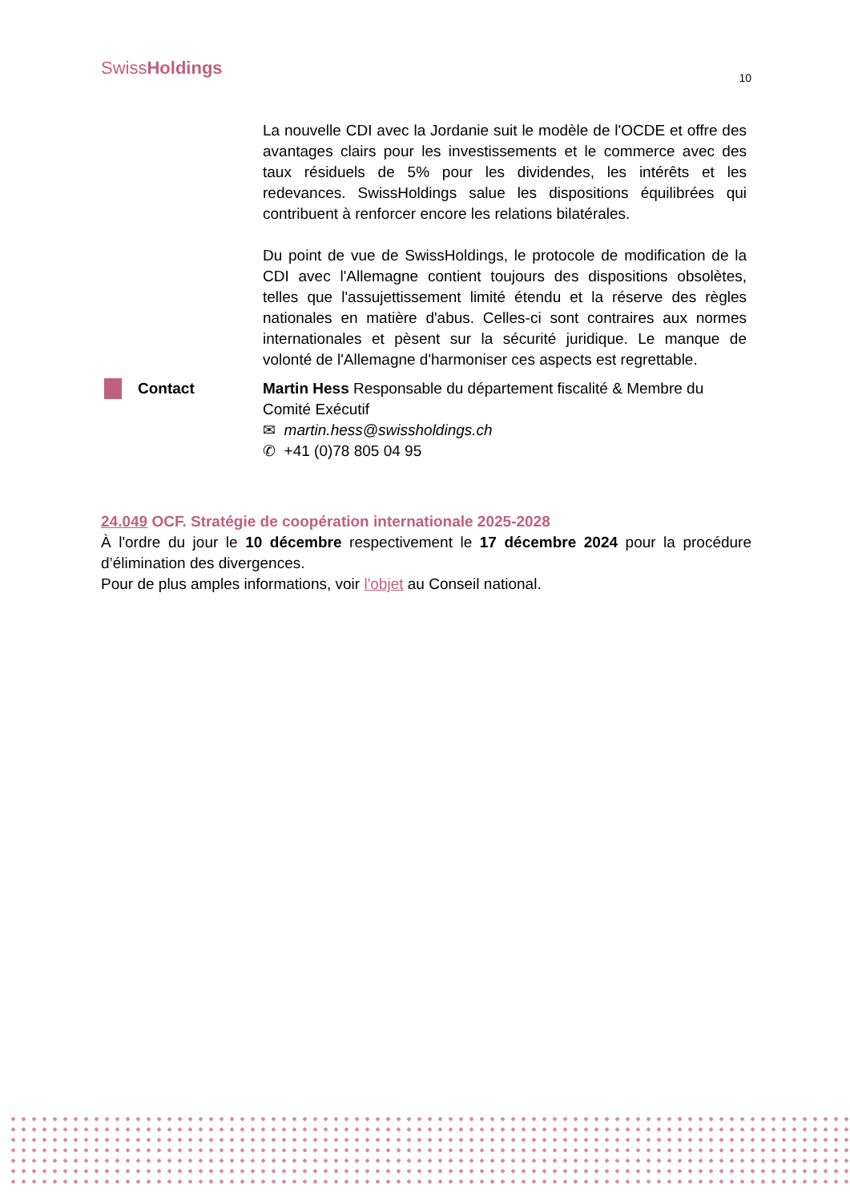SwissHoldings
10
La nouvelle CDI avec la Jordanie suit le modèle de l'OCDE et offre des avantages clairs pour les investissements et le commerce avec des taux résiduels de 5% pour les dividendes, les intérêts et les redevances. SwissHoldings salue les dispositions équilibrées qui contribuent à renforcer encore les relations bilatérales.
Du point de vue de SwissHoldings, le protocole de modification de la CDI avec l'Allemagne contient toujours des dispositions obsolètes, telles que l'assujettissement limité étendu et la réserve des règles nationales en matière d'abus. Celles-ci sont contraires aux normes internationales et pèsent sur la sécurité juridique. Le manque de volonté de l'Allemagne d'harmoniser ces aspects est regrettable.
Contact Martin Hess Responsable du département fiscalité & Membre du Comité Exécutif
✉ martin.hess@swissholdings.ch
✆ +41 (0)78 805 04 95
24.049 OCF. Stratégie de coopération internationale 2025-2028
À l'ordre du jour le 10 décembre respectivement le 17 décembre 2024 pour la procédure d’élimination des divergences.
Pour de plus amples informations, voir l'objet au Conseil national.